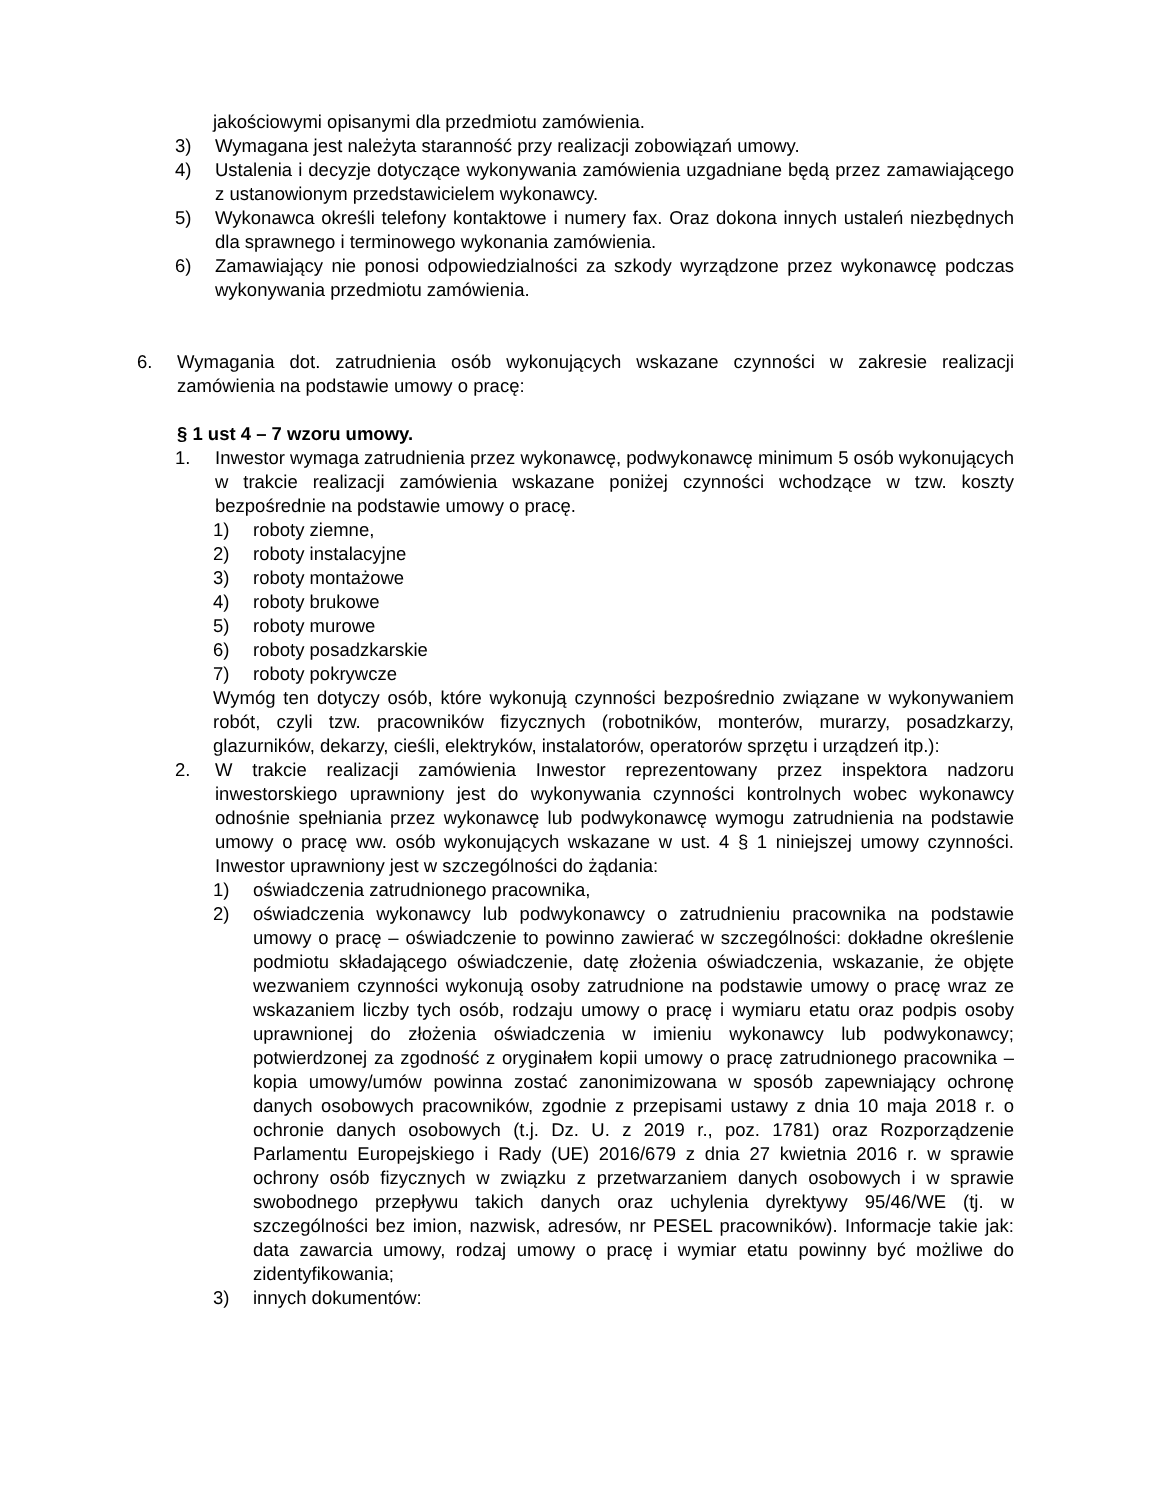jakościowymi opisanymi dla przedmiotu zamówienia.
3) Wymagana jest należyta staranność przy realizacji zobowiązań umowy.
4) Ustalenia i decyzje dotyczące wykonywania zamówienia uzgadniane będą przez zamawiającego z ustanowionym przedstawicielem wykonawcy.
5) Wykonawca określi telefony kontaktowe i numery fax. Oraz dokona innych ustaleń niezbędnych dla sprawnego i terminowego wykonania zamówienia.
6) Zamawiający nie ponosi odpowiedzialności za szkody wyrządzone przez wykonawcę podczas wykonywania przedmiotu zamówienia.
6. Wymagania dot. zatrudnienia osób wykonujących wskazane czynności w zakresie realizacji zamówienia na podstawie umowy o pracę:
§ 1 ust 4 – 7 wzoru umowy.
1. Inwestor wymaga zatrudnienia przez wykonawcę, podwykonawcę minimum 5 osób wykonujących w trakcie realizacji zamówienia wskazane poniżej czynności wchodzące w tzw. koszty bezpośrednie na podstawie umowy o pracę.
1) roboty ziemne,
2) roboty instalacyjne
3) roboty montażowe
4) roboty brukowe
5) roboty murowe
6) roboty posadzkarskie
7) roboty pokrywcze
Wymóg ten dotyczy osób, które wykonują czynności bezpośrednio związane w wykonywaniem robót, czyli tzw. pracowników fizycznych (robotników, monterów, murarzy, posadzkarzy, glazurników, dekarzy, cieśli, elektryków, instalatorów, operatorów sprzętu i urządzeń itp.):
2. W trakcie realizacji zamówienia Inwestor reprezentowany przez inspektora nadzoru inwestorskiego uprawniony jest do wykonywania czynności kontrolnych wobec wykonawcy odnośnie spełniania przez wykonawcę lub podwykonawcę wymogu zatrudnienia na podstawie umowy o pracę ww. osób wykonujących wskazane w ust. 4 § 1 niniejszej umowy czynności. Inwestor uprawniony jest w szczególności do żądania:
1) oświadczenia zatrudnionego pracownika,
2) oświadczenia wykonawcy lub podwykonawcy o zatrudnieniu pracownika na podstawie umowy o pracę – oświadczenie to powinno zawierać w szczególności: dokładne określenie podmiotu składającego oświadczenie, datę złożenia oświadczenia, wskazanie, że objęte wezwaniem czynności wykonują osoby zatrudnione na podstawie umowy o pracę wraz ze wskazaniem liczby tych osób, rodzaju umowy o pracę i wymiaru etatu oraz podpis osoby uprawnionej do złożenia oświadczenia w imieniu wykonawcy lub podwykonawcy; potwierdzonej za zgodność z oryginałem kopii umowy o pracę zatrudnionego pracownika – kopia umowy/umów powinna zostać zanonimizowana w sposób zapewniający ochronę danych osobowych pracowników, zgodnie z przepisami ustawy z dnia 10 maja 2018 r. o ochronie danych osobowych (t.j. Dz. U. z 2019 r., poz. 1781) oraz Rozporządzenie Parlamentu Europejskiego i Rady (UE) 2016/679 z dnia 27 kwietnia 2016 r. w sprawie ochrony osób fizycznych w związku z przetwarzaniem danych osobowych i w sprawie swobodnego przepływu takich danych oraz uchylenia dyrektywy 95/46/WE (tj. w szczególności bez imion, nazwisk, adresów, nr PESEL pracowników). Informacje takie jak: data zawarcia umowy, rodzaj umowy o pracę i wymiar etatu powinny być możliwe do zidentyfikowania;
3) innych dokumentów: